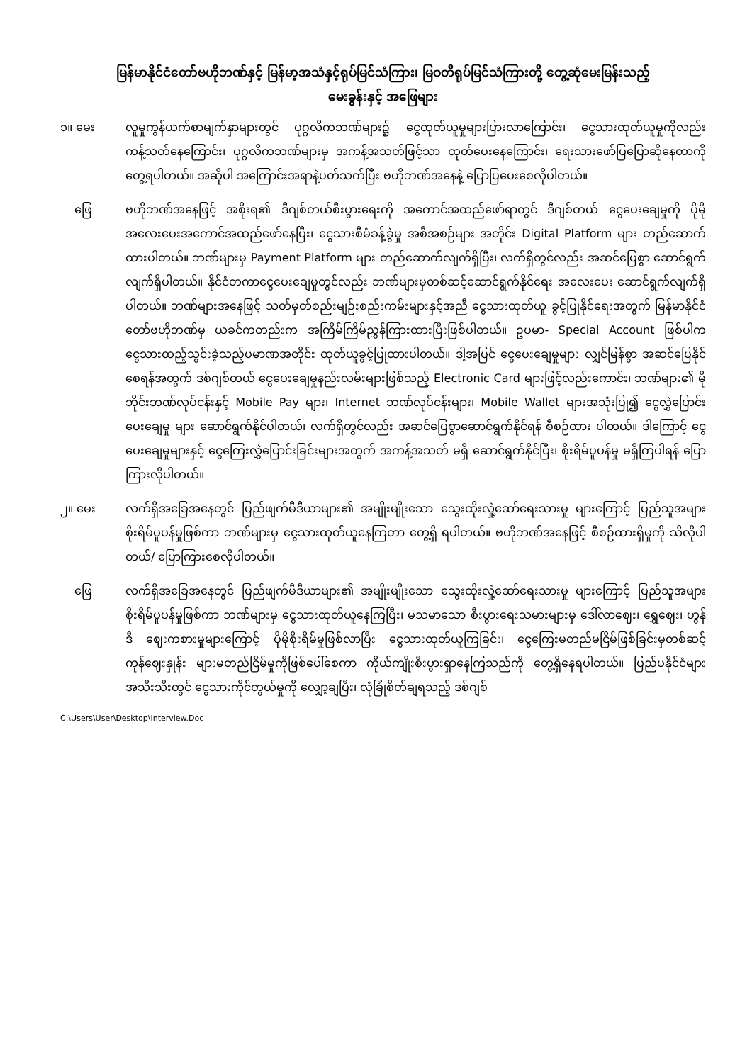မြန်မာနိုင်ငံတော်ဗဟိုဘဏ်နှင့် မြန်မာ့အသံနှင့်ရုပ်မြင်သံကြား၊ မြဝတီရုပ်မြင်သံကြားတို့ တွေ့ဆုံမေးမြန်းသည့်
မေးခွန်းနှင့် အဖြေများ
၁။ မေး လူမှုကွန်ယက်စာမျက်နှာများတွင် ပုဂ္ဂလိကဘဏ်များ၌ ငွေထုတ်ယူမှုများပြားလာကြောင်း၊ ငွေသားထုတ်ယူမှုကိုလည်း ကန့်သတ်နေကြောင်း၊ ပုဂ္ဂလိကဘဏ်များမှ အကန့်အသတ်ဖြင့်သာ ထုတ်ပေးနေကြောင်း၊ ရေးသားဖော်ပြပြောဆိုနေတာကို တွေ့ရပါတယ်။ အဆိုပါ အကြောင်းအရာနဲ့ပတ်သက်ပြီး ဗဟိုဘဏ်အနေနဲ့ ပြောပြပေးစေလိုပါတယ်။
ဖြေ ဗဟိုဘဏ်အနေဖြင့် အစိုးရ၏ ဒီဂျစ်တယ်စီးပွားရေးကို အကောင်အထည်ဖော်ရာတွင် ဒီဂျစ်တယ် ငွေပေးချေမှုကို ပိုမိုအလေးပေးအကောင်အထည်ဖော်နေပြီး၊ ငွေသားစီမံခန့်ခွဲမှု အစီအစဉ်များ အတိုင်း Digital Platform များ တည်ဆောက်ထားပါတယ်။ ဘဏ်များမှ Payment Platform များ တည်ဆောက်လျက်ရှိပြီး၊ လက်ရှိတွင်လည်း အဆင်ပြေစွာ ဆောင်ရွက်လျက်ရှိပါတယ်။ နိုင်ငံတကာငွေပေးချေမှုတွင်လည်း ဘဏ်များမှတစ်ဆင့်ဆောင်ရွက်နိုင်ရေး အလေးပေး ဆောင်ရွက်လျက်ရှိပါတယ်။ ဘဏ်များအနေဖြင့် သတ်မှတ်စည်းမျဉ်းစည်းကမ်းများနှင့်အညီ ငွေသားထုတ်ယူ ခွင့်ပြုနိုင်ရေးအတွက် မြန်မာနိုင်ငံတော်ဗဟိုဘဏ်မှ ယခင်ကတည်းက အကြိမ်ကြိမ်ညွှန်ကြားထားပြီးဖြစ်ပါတယ်။ ဥပမာ- Special Account ဖြစ်ပါက ငွေသားထည့်သွင်းခဲ့သည့်ပမာဏအတိုင်း ထုတ်ယူခွင့်ပြုထားပါတယ်။ ဒါ့အပြင် ငွေပေးချေမှုများ လျှင်မြန်စွာ အဆင်ပြေနိုင်စေရန်အတွက် ဒစ်ဂျစ်တယ် ငွေပေးချေမှုနည်းလမ်းများဖြစ်သည့် Electronic Card များဖြင့်လည်းကောင်း၊ ဘဏ်များ၏ မိုဘိုင်းဘဏ်လုပ်ငန်းနှင့် Mobile Pay များ၊ Internet ဘဏ်လုပ်ငန်းများ၊ Mobile Wallet များအသုံးပြု၍ ငွေလွှဲပြောင်းပေးချေမှု များ ဆောင်ရွက်နိုင်ပါတယ်၊ လက်ရှိတွင်လည်း အဆင်ပြေစွာဆောင်ရွက်နိုင်ရန် စီစဉ်ထား ပါတယ်။ ဒါကြောင့် ငွေပေးချေမှုများနှင့် ငွေကြေးလွှဲပြောင်းခြင်းများအတွက် အကန့်အသတ် မရှိ ဆောင်ရွက်နိုင်ပြီး၊ စိုးရိမ်ပူပန်မှု မရှိကြပါရန် ပြောကြားလိုပါတယ်။
၂။ မေး လက်ရှိအခြေအနေတွင် ပြည်ဖျက်မီဒီယာများ၏ အမျိုးမျိုးသော သွေးထိုးလှုံ့ဆော်ရေးသားမှု များကြောင့် ပြည်သူအများစိုးရိမ်ပူပန်မှုဖြစ်ကာ ဘဏ်များမှ ငွေသားထုတ်ယူနေကြတာ တွေ့ရှိ ရပါတယ်။ ဗဟိုဘဏ်အနေဖြင့် စီစဉ်ထားရှိမှုကို သိလိုပါတယ်/ ပြောကြားစေလိုပါတယ်။
ဖြေ လက်ရှိအခြေအနေတွင် ပြည်ဖျက်မီဒီယာများ၏ အမျိုးမျိုးသော သွေးထိုးလှုံ့ဆော်ရေးသားမှု များကြောင့် ပြည်သူအများစိုးရိမ်ပူပန်မှုဖြစ်ကာ ဘဏ်များမှ ငွေသားထုတ်ယူနေကြပြီး၊ မသမာသော စီးပွားရေးသမားများမှ ဒေါ်လာဈေး၊ ရွှေဈေး၊ ဟွန်ဒီ ဈေးကစားမှုများကြောင့် ပိုမိုစိုးရိမ်မှုဖြစ်လာပြီး ငွေသားထုတ်ယူကြခြင်း၊ ငွေကြေးမတည်မငြိမ်ဖြစ်ခြင်းမှတစ်ဆင့် ကုန်ဈေးနှုန်း များမတည်ငြိမ်မှုကိုဖြစ်ပေါ်စေကာ ကိုယ်ကျိုးစီးပွားရှာနေကြသည်ကို တွေ့ရှိနေရပါတယ်။ ပြည်ပနိုင်ငံများအသီးသီးတွင် ငွေသားကိုင်တွယ်မှုကို လျှော့ချပြီး၊ လုံခြုံစိတ်ချရသည့် ဒစ်ဂျစ်
C:\Users\User\Desktop\Interview.Doc